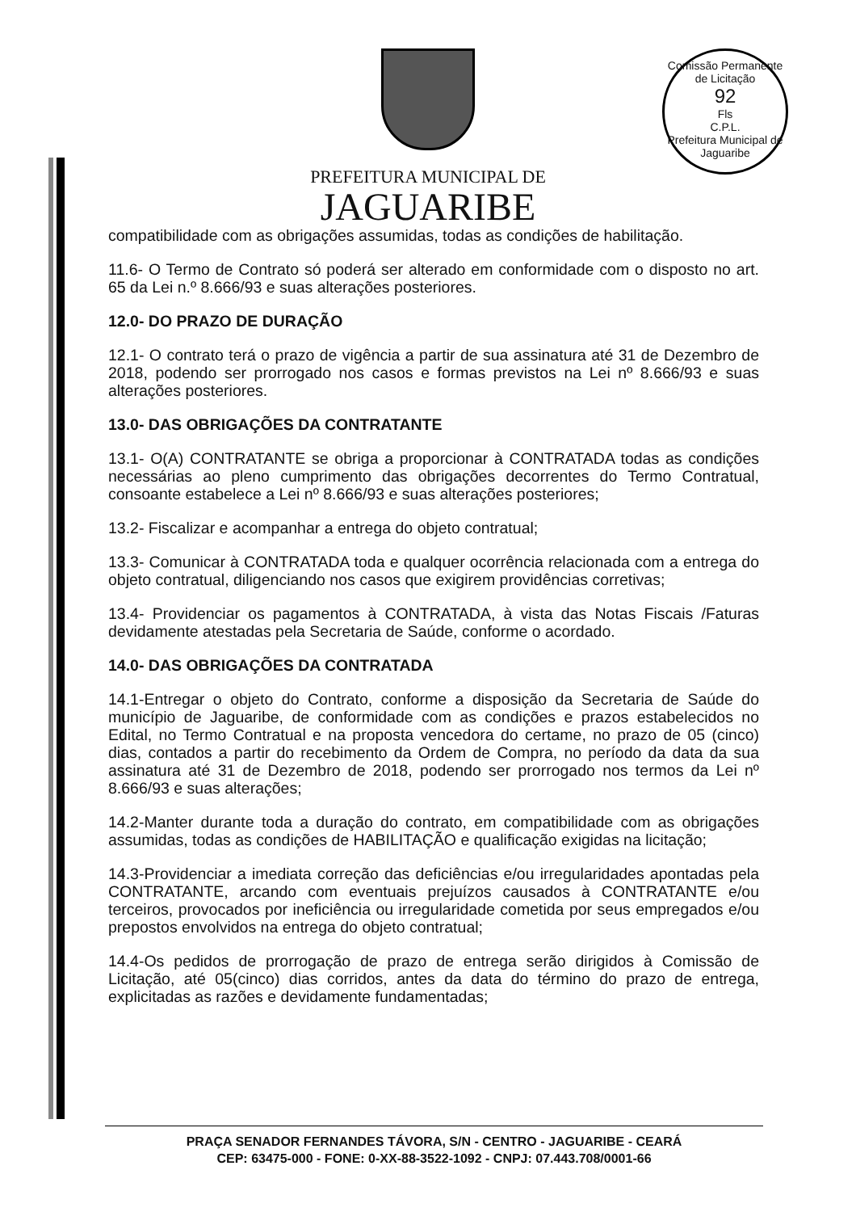Comissão Permanente de Licitação
92
Fls
C.P.L.
Prefeitura Municipal de Jaguaribe
PREFEITURA MUNICIPAL DE
JAGUARIBE
compatibilidade com as obrigações assumidas, todas as condições de habilitação.
11.6- O Termo de Contrato só poderá ser alterado em conformidade com o disposto no art. 65 da Lei n.º 8.666/93 e suas alterações posteriores.
12.0- DO PRAZO DE DURAÇÃO
12.1- O contrato terá o prazo de vigência a partir de sua assinatura até 31 de Dezembro de 2018, podendo ser prorrogado nos casos e formas previstos na Lei nº 8.666/93 e suas alterações posteriores.
13.0- DAS OBRIGAÇÕES DA CONTRATANTE
13.1- O(A) CONTRATANTE se obriga a proporcionar à CONTRATADA todas as condições necessárias ao pleno cumprimento das obrigações decorrentes do Termo Contratual, consoante estabelece a Lei nº 8.666/93 e suas alterações posteriores;
13.2- Fiscalizar e acompanhar a entrega do objeto contratual;
13.3- Comunicar à CONTRATADA toda e qualquer ocorrência relacionada com a entrega do objeto contratual, diligenciando nos casos que exigirem providências corretivas;
13.4- Providenciar os pagamentos à CONTRATADA, à vista das Notas Fiscais /Faturas devidamente atestadas pela Secretaria de Saúde, conforme o acordado.
14.0- DAS OBRIGAÇÕES DA CONTRATADA
14.1-Entregar o objeto do Contrato, conforme a disposição da Secretaria de Saúde do município de Jaguaribe, de conformidade com as condições e prazos estabelecidos no Edital, no Termo Contratual e na proposta vencedora do certame, no prazo de 05 (cinco) dias, contados a partir do recebimento da Ordem de Compra, no período da data da sua assinatura até 31 de Dezembro de 2018, podendo ser prorrogado nos termos da Lei nº 8.666/93 e suas alterações;
14.2-Manter durante toda a duração do contrato, em compatibilidade com as obrigações assumidas, todas as condições de HABILITAÇÃO e qualificação exigidas na licitação;
14.3-Providenciar a imediata correção das deficiências e/ou irregularidades apontadas pela CONTRATANTE, arcando com eventuais prejuízos causados à CONTRATANTE e/ou terceiros, provocados por ineficiência ou irregularidade cometida por seus empregados e/ou prepostos envolvidos na entrega do objeto contratual;
14.4-Os pedidos de prorrogação de prazo de entrega serão dirigidos à Comissão de Licitação, até 05(cinco) dias corridos, antes da data do término do prazo de entrega, explicitadas as razões e devidamente fundamentadas;
PRAÇA SENADOR FERNANDES TÁVORA, S/N - CENTRO - JAGUARIBE - CEARÁ
CEP: 63475-000 - FONE: 0-XX-88-3522-1092 - CNPJ: 07.443.708/0001-66